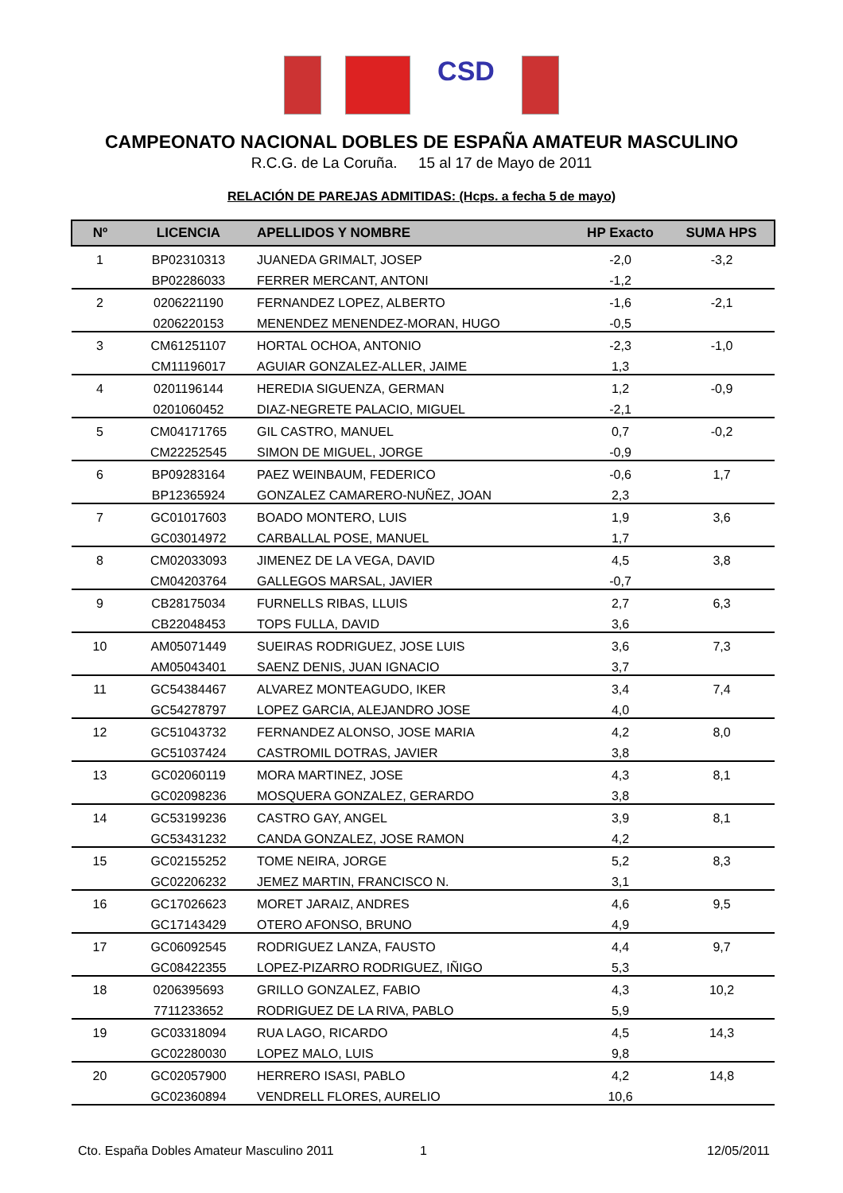CSD
CAMPEONATO NACIONAL DOBLES DE ESPAÑA AMATEUR MASCULINO
R.C.G. de La Coruña. 15 al 17 de Mayo de 2011
RELACIÓN DE PAREJAS ADMITIDAS: (Hcps. a fecha 5 de mayo)
| Nº | LICENCIA | APELLIDOS Y NOMBRE | HP Exacto | SUMA HPS |
| --- | --- | --- | --- | --- |
| 1 | BP02310313 | JUANEDA GRIMALT, JOSEP | -2,0 | -3,2 |
| | BP02286033 | FERRER MERCANT, ANTONI | -1,2 | |
| 2 | 0206221190 | FERNANDEZ LOPEZ, ALBERTO | -1,6 | -2,1 |
| | 0206220153 | MENENDEZ MENENDEZ-MORAN, HUGO | -0,5 | |
| 3 | CM61251107 | HORTAL OCHOA, ANTONIO | -2,3 | -1,0 |
| | CM11196017 | AGUIAR GONZALEZ-ALLER, JAIME | 1,3 | |
| 4 | 0201196144 | HEREDIA SIGUENZA, GERMAN | 1,2 | -0,9 |
| | 0201060452 | DIAZ-NEGRETE PALACIO, MIGUEL | -2,1 | |
| 5 | CM04171765 | GIL CASTRO, MANUEL | 0,7 | -0,2 |
| | CM22252545 | SIMON DE MIGUEL, JORGE | -0,9 | |
| 6 | BP09283164 | PAEZ WEINBAUM, FEDERICO | -0,6 | 1,7 |
| | BP12365924 | GONZALEZ CAMARERO-NUÑEZ, JOAN | 2,3 | |
| 7 | GC01017603 | BOADO MONTERO, LUIS | 1,9 | 3,6 |
| | GC03014972 | CARBALLAL POSE, MANUEL | 1,7 | |
| 8 | CM02033093 | JIMENEZ DE LA VEGA, DAVID | 4,5 | 3,8 |
| | CM04203764 | GALLEGOS MARSAL, JAVIER | -0,7 | |
| 9 | CB28175034 | FURNELLS RIBAS, LLUIS | 2,7 | 6,3 |
| | CB22048453 | TOPS FULLA, DAVID | 3,6 | |
| 10 | AM05071449 | SUEIRAS RODRIGUEZ, JOSE LUIS | 3,6 | 7,3 |
| | AM05043401 | SAENZ DENIS, JUAN IGNACIO | 3,7 | |
| 11 | GC54384467 | ALVAREZ MONTEAGUDO, IKER | 3,4 | 7,4 |
| | GC54278797 | LOPEZ GARCIA, ALEJANDRO JOSE | 4,0 | |
| 12 | GC51043732 | FERNANDEZ ALONSO, JOSE MARIA | 4,2 | 8,0 |
| | GC51037424 | CASTROMIL DOTRAS, JAVIER | 3,8 | |
| 13 | GC02060119 | MORA MARTINEZ, JOSE | 4,3 | 8,1 |
| | GC02098236 | MOSQUERA GONZALEZ, GERARDO | 3,8 | |
| 14 | GC53199236 | CASTRO GAY, ANGEL | 3,9 | 8,1 |
| | GC53431232 | CANDA GONZALEZ, JOSE RAMON | 4,2 | |
| 15 | GC02155252 | TOME NEIRA, JORGE | 5,2 | 8,3 |
| | GC02206232 | JEMEZ MARTIN, FRANCISCO N. | 3,1 | |
| 16 | GC17026623 | MORET JARAIZ, ANDRES | 4,6 | 9,5 |
| | GC17143429 | OTERO AFONSO, BRUNO | 4,9 | |
| 17 | GC06092545 | RODRIGUEZ LANZA, FAUSTO | 4,4 | 9,7 |
| | GC08422355 | LOPEZ-PIZARRO RODRIGUEZ, IÑIGO | 5,3 | |
| 18 | 0206395693 | GRILLO GONZALEZ, FABIO | 4,3 | 10,2 |
| | 7711233652 | RODRIGUEZ DE LA RIVA, PABLO | 5,9 | |
| 19 | GC03318094 | RUA LAGO, RICARDO | 4,5 | 14,3 |
| | GC02280030 | LOPEZ MALO, LUIS | 9,8 | |
| 20 | GC02057900 | HERRERO ISASI, PABLO | 4,2 | 14,8 |
| | GC02360894 | VENDRELL FLORES, AURELIO | 10,6 | |
Cto. España Dobles Amateur Masculino 2011 1 12/05/2011